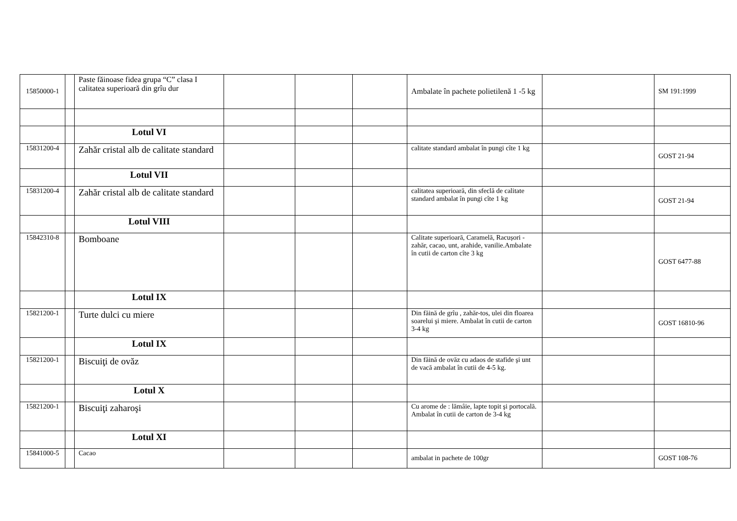| 15850000-1 | | Paste făinoase fidea grupa “C” clasa I calitatea superioară din grîu dur | | | | Ambalate în pachete polietilenă 1 -5 kg | | SM 191:1999 |
| | | Lotul VI | | | | | | |
| 15831200-4 | | Zahăr cristal alb de calitate standard | | | | calitate standard ambalat în pungi cîte 1 kg | | GOST 21-94 |
| | | Lotul VII | | | | | | |
| 15831200-4 | | Zahăr cristal alb de calitate standard | | | | calitatea superioară, din sfeclă de calitate standard ambalat în pungi cîte 1 kg | | GOST 21-94 |
| | | Lotul VIII | | | | | | |
| 15842310-8 | | Bomboane | | | | Calitate superioară, Caramelă, Racușori - zahăr, cacao, unt, arahide, vanilie.Ambalate în cutii de carton cîte 3 kg | | GOST 6477-88 |
| | | Lotul IX | | | | | | |
| 15821200-1 | | Turte dulci cu miere | | | | Din făină de grîu , zahăr-tos, ulei din floarea soarelui şi miere. Ambalat în cutii de carton 3-4 kg | | GOST 16810-96 |
| | | Lotul IX | | | | | | |
| 15821200-1 | | Biscuiţi de ovăz | | | | Din făină de ovăz cu adaos de stafide şi unt de vacă ambalat în cutii de 4-5 kg. | | |
| | | Lotul X | | | | | | |
| 15821200-1 | | Biscuiţi zaharoşi | | | | Cu arome de : lămâie, lapte topit şi portocală. Ambalat în cutii de carton de 3-4 kg | | |
| | | Lotul XI | | | | | | |
| 15841000-5 | | Cacao | | | | ambalat in pachete de 100gr | | GOST 108-76 |